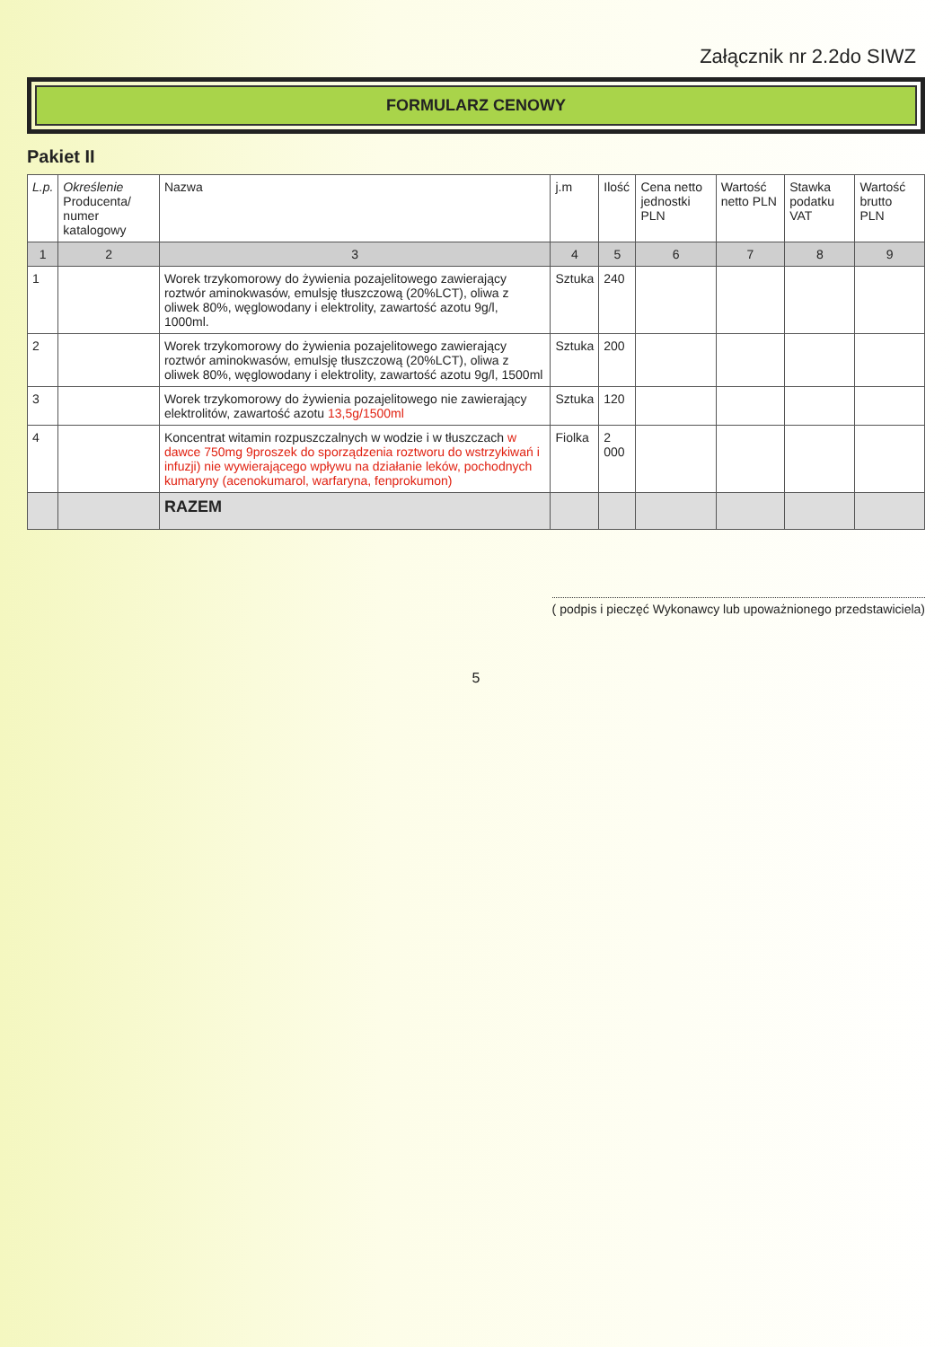Załącznik nr 2.2do SIWZ
FORMULARZ CENOWY
Pakiet II
| L.p. | Określenie Producenta/ numer katalogowy | Nazwa | j.m | Ilość | Cena netto jednostki PLN | Wartość netto PLN | Stawka podatku VAT | Wartość brutto PLN |
| --- | --- | --- | --- | --- | --- | --- | --- | --- |
| 1 | 2 | 3 | 4 | 5 | 6 | 7 | 8 | 9 |
| 1 | | Worek trzykomorowy do żywienia pozajelitowego zawierający roztwór aminokwasów, emulsję tłuszczową (20%LCT), oliwa z oliwek 80%, węglowodany i elektrolity, zawartość azotu 9g/l, 1000ml. | Sztuka | 240 | | | | |
| 2 | | Worek trzykomorowy do żywienia pozajelitowego zawierający roztwór aminokwasów, emulsję tłuszczową (20%LCT), oliwa z oliwek 80%, węglowodany i elektrolity, zawartość azotu 9g/l, 1500ml | Sztuka | 200 | | | | |
| 3 | | Worek trzykomorowy do żywienia pozajelitowego nie zawierający elektrolitów, zawartość azotu 13,5g/1500ml | Sztuka | 120 | | | | |
| 4 | | Koncentrat witamin rozpuszczalnych w wodzie i w tłuszczach w dawce 750mg 9proszek do sporządzenia roztworu do wstrzykiwań i infuzji) nie wywierającego wpływu na działanie leków, pochodnych kumaryny (acenokumarol, warfaryna, fenprokumon) | Fiolka | 2 000 | | | | |
| | | RAZEM | | | | | | |
( podpis i pieczęć Wykonawcy lub upoważnionego przedstawiciela)
5